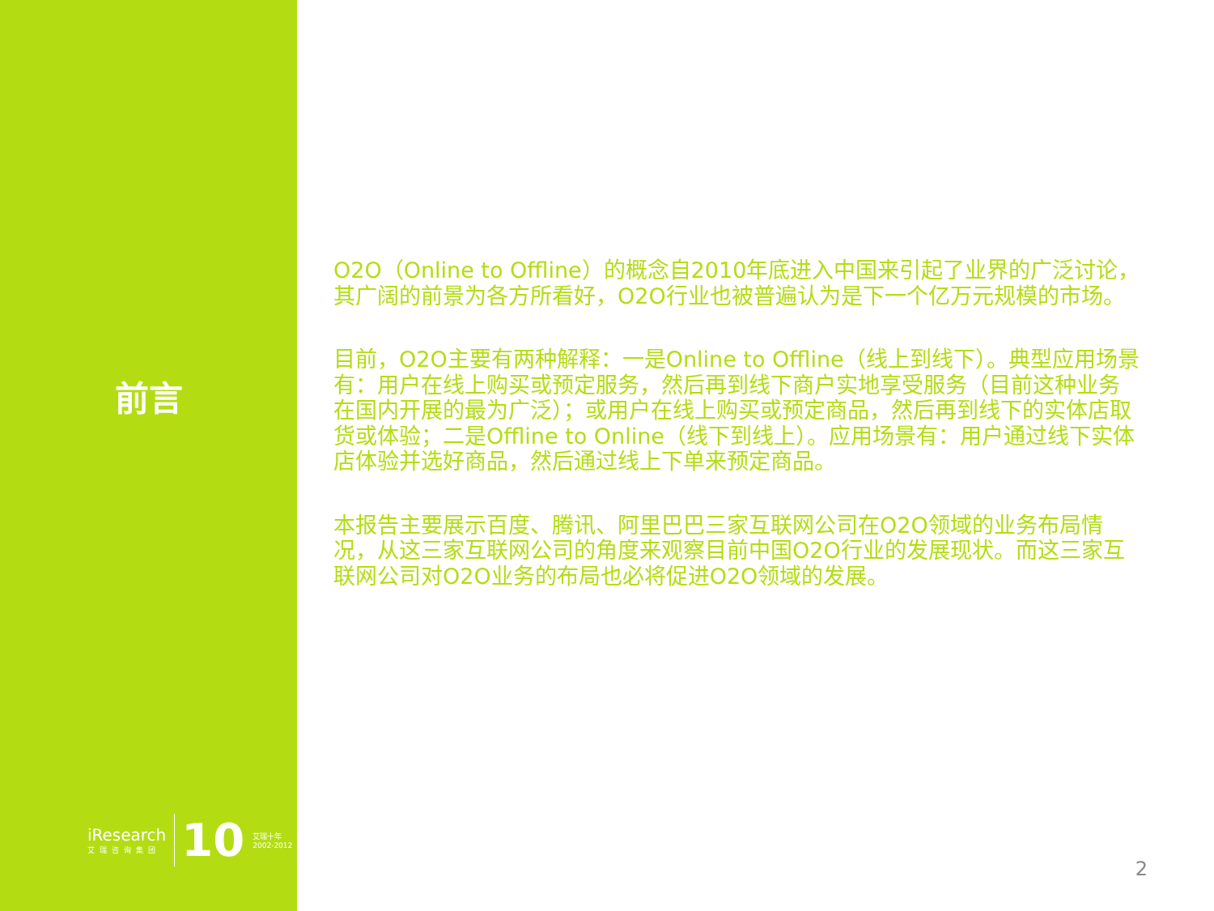前言
iResearch
艾瑞咨询集团
10
艾瑞十年
2002-2012
O2O（Online to Offline）的概念自2010年底进入中国来引起了业界的广泛讨论，其广阔的前景为各方所看好，O2O行业也被普遍认为是下一个亿万元规模的市场。
目前，O2O主要有两种解释：一是Online to Offline（线上到线下）。典型应用场景有：用户在线上购买或预定服务，然后再到线下商户实地享受服务（目前这种业务在国内开展的最为广泛）；或用户在线上购买或预定商品，然后再到线下的实体店取货或体验；二是Offline to Online（线下到线上）。应用场景有：用户通过线下实体店体验并选好商品，然后通过线上下单来预定商品。
本报告主要展示百度、腾讯、阿里巴巴三家互联网公司在O2O领域的业务布局情况，从这三家互联网公司的角度来观察目前中国O2O行业的发展现状。而这三家互联网公司对O2O业务的布局也必将促进O2O领域的发展。
2